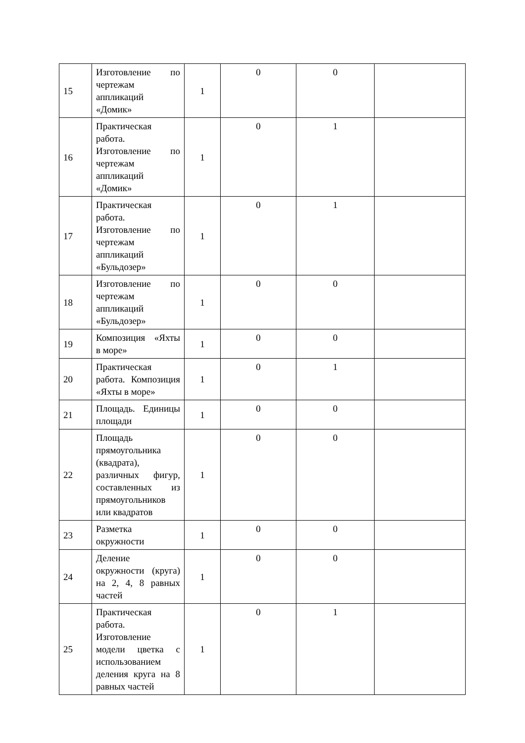| 15 | Изготовление по чертежам аппликаций «Домик» | 1 | 0 | 0 | |
| 16 | Практическая работа. Изготовление по чертежам аппликаций «Домик» | 1 | 0 | 1 | |
| 17 | Практическая работа. Изготовление по чертежам аппликаций «Бульдозер» | 1 | 0 | 1 | |
| 18 | Изготовление по чертежам аппликаций «Бульдозер» | 1 | 0 | 0 | |
| 19 | Композиция «Яхты в море» | 1 | 0 | 0 | |
| 20 | Практическая работа. Композиция «Яхты в море» | 1 | 0 | 1 | |
| 21 | Площадь. Единицы площади | 1 | 0 | 0 | |
| 22 | Площадь прямоугольника (квадрата), различных фигур, составленных из прямоугольников или квадратов | 1 | 0 | 0 | |
| 23 | Разметка окружности | 1 | 0 | 0 | |
| 24 | Деление окружности (круга) на 2, 4, 8 равных частей | 1 | 0 | 0 | |
| 25 | Практическая работа. Изготовление модели цветка с использованием деления круга на 8 равных частей | 1 | 0 | 1 | |